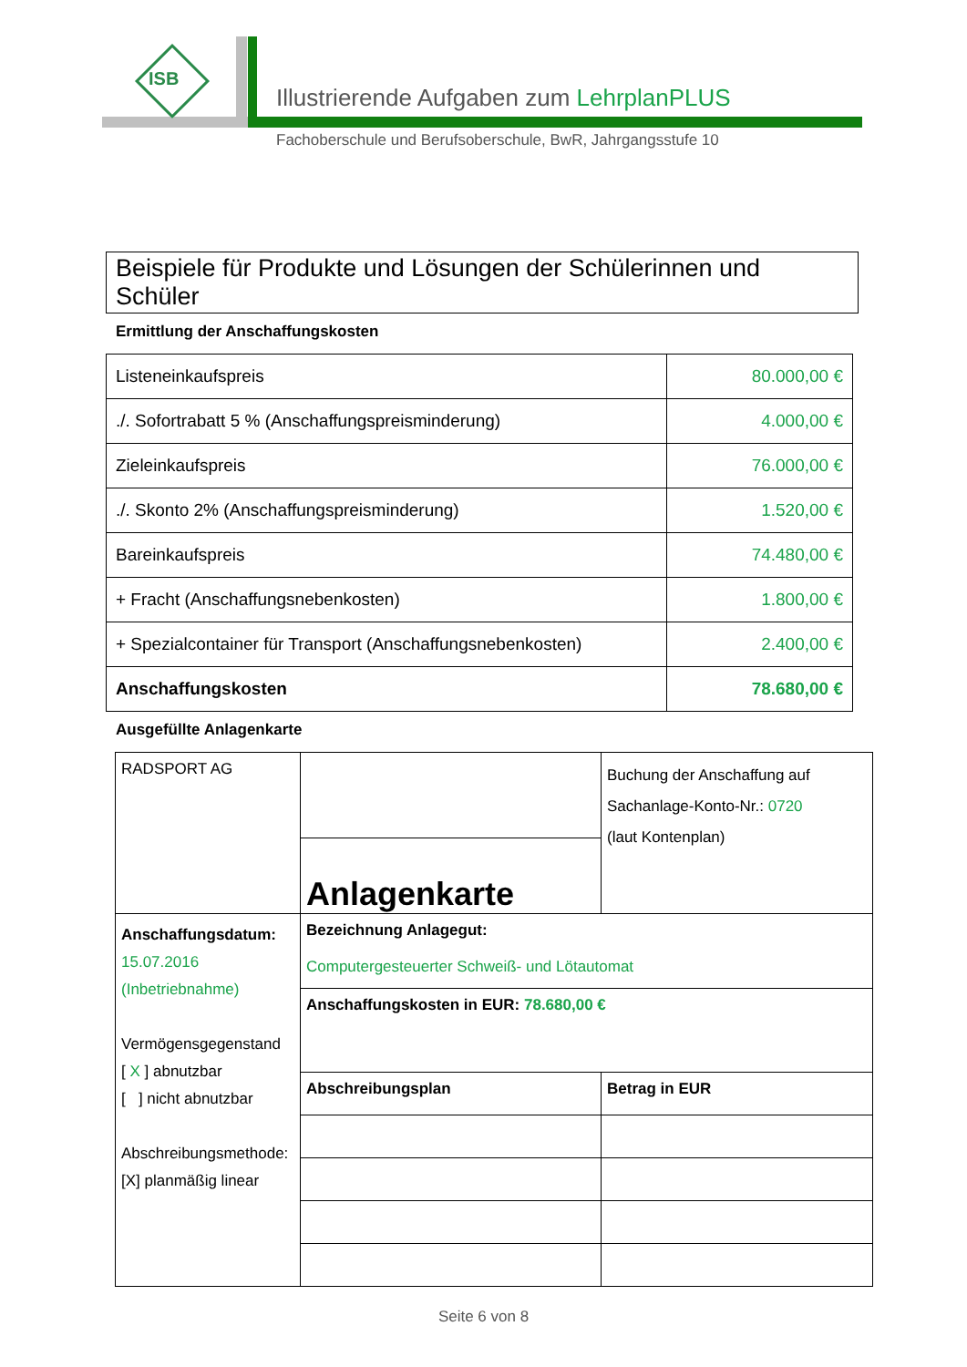ISB
Illustrierende Aufgaben zum LehrplanPLUS
Fachoberschule und Berufsoberschule, BwR, Jahrgangsstufe 10
Beispiele für Produkte und Lösungen der Schülerinnen und Schüler
Ermittlung der Anschaffungskosten
| Listeneinkaufspreis | 80.000,00 € |
| ./. Sofortrabatt 5 % (Anschaffungspreisminderung) | 4.000,00 € |
| Zieleinkaufspreis | 76.000,00 € |
| ./. Skonto 2% (Anschaffungspreisminderung) | 1.520,00 € |
| Bareinkaufspreis | 74.480,00 € |
| + Fracht (Anschaffungsnebenkosten) | 1.800,00 € |
| + Spezialcontainer für Transport (Anschaffungsnebenkosten) | 2.400,00 € |
| Anschaffungskosten | 78.680,00 € |
Ausgefüllte Anlagenkarte
| RADSPORT AG | Anlagenkarte | Buchung der Anschaffung auf Sachanlage-Konto-Nr.: 0720 (laut Kontenplan) |
| Anschaffungsdatum: 15.07.2016 (Inbetriebnahme) Vermögensgegenstand [ X ] abnutzbar [ ] nicht abnutzbar Abschreibungsmethode: [X] planmäßig linear | Bezeichnung Anlagegut: Computergesteuerter Schweiß- und Lötautomat | |
| | Anschaffungskosten in EUR: 78.680,00 € | |
| | Abschreibungsplan | Betrag in EUR |
Seite 6 von 8